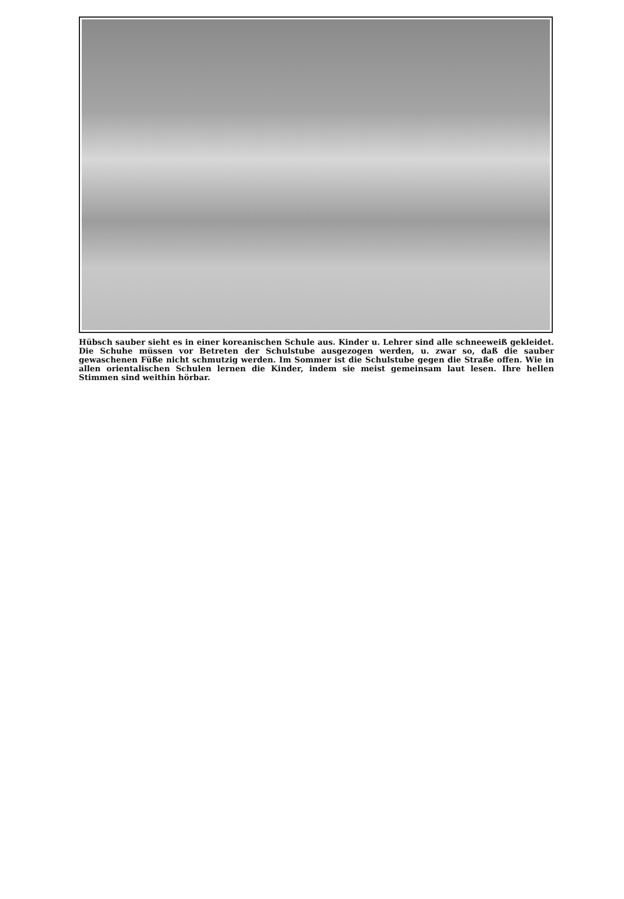Hübsch sauber sieht es in einer koreanischen Schule aus. Kinder u. Lehrer sind alle schneeweiß gekleidet. Die Schuhe müssen vor Betreten der Schulstube ausgezogen werden, u. zwar so, daß die sauber gewaschenen Füße nicht schmutzig werden. Im Sommer ist die Schulstube gegen die Straße offen. Wie in allen orientalischen Schulen lernen die Kinder, indem sie meist gemeinsam laut lesen. Ihre hellen Stimmen sind weithin hörbar.